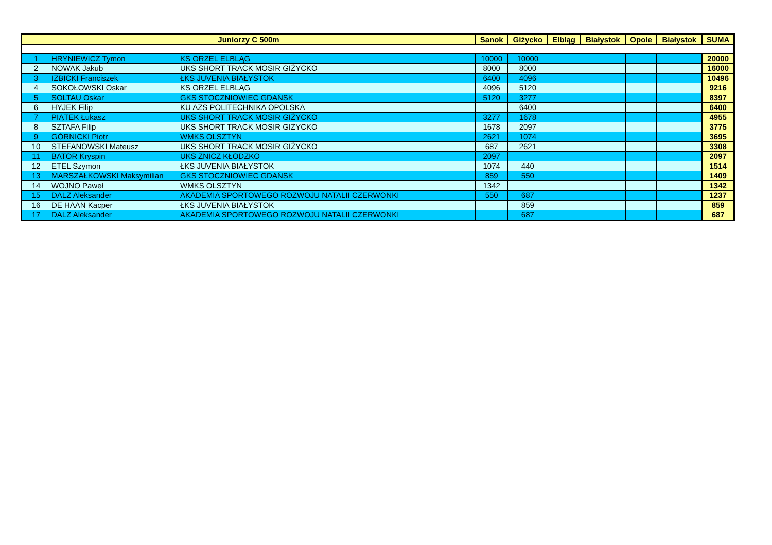| Juniorzy C 500m | | | Sanok | Giżycko | Elbląg | Białystok | Opole | Białystok | SUMA |
| --- | --- | --- | --- | --- | --- | --- | --- | --- | --- |
| 1 | HRYNIEWICZ Tymon | KS ORZEL ELBLĄG | 10000 | 10000 | | | | | 20000 |
| 2 | NOWAK Jakub | UKS SHORT TRACK MOSIR GIŻYCKO | 8000 | 8000 | | | | | 16000 |
| 3 | IZBICKI Franciszek | ŁKS JUVENIA BIAŁYSTOK | 6400 | 4096 | | | | | 10496 |
| 4 | SOKOŁOWSKI Oskar | KS ORZEL ELBLĄG | 4096 | 5120 | | | | | 9216 |
| 5 | SOLTAU Oskar | GKS STOCZNIOWIEC GDAŃSK | 5120 | 3277 | | | | | 8397 |
| 6 | HYJEK Filip | KU AZS POLITECHNIKA OPOLSKA | | 6400 | | | | | 6400 |
| 7 | PIĄTEK Łukasz | UKS SHORT TRACK MOSIR GIŻYCKO | 3277 | 1678 | | | | | 4955 |
| 8 | SZTAFA Filip | UKS SHORT TRACK MOSIR GIŻYCKO | 1678 | 2097 | | | | | 3775 |
| 9 | GÓRNICKI Piotr | WMKS OLSZTYN | 2621 | 1074 | | | | | 3695 |
| 10 | STEFANOWSKI Mateusz | UKS SHORT TRACK MOSIR GIŻYCKO | 687 | 2621 | | | | | 3308 |
| 11 | BATOR Kryspin | UKS ZNICZ KŁODZKO | 2097 | | | | | | 2097 |
| 12 | ETEL Szymon | ŁKS JUVENIA BIAŁYSTOK | 1074 | 440 | | | | | 1514 |
| 13 | MARSZAŁKOWSKI Maksymilian | GKS STOCZNIOWIEC GDAŃSK | 859 | 550 | | | | | 1409 |
| 14 | WOJNO Paweł | WMKS OLSZTYN | 1342 | | | | | | 1342 |
| 15 | DALZ Aleksander | AKADEMIA SPORTOWEGO ROZWOJU NATALII CZERWONKI | 550 | 687 | | | | | 1237 |
| 16 | DE HAAN Kacper | ŁKS JUVENIA BIAŁYSTOK | | 859 | | | | | 859 |
| 17 | DALZ Aleksander | AKADEMIA SPORTOWEGO ROZWOJU NATALII CZERWONKI | | 687 | | | | | 687 |